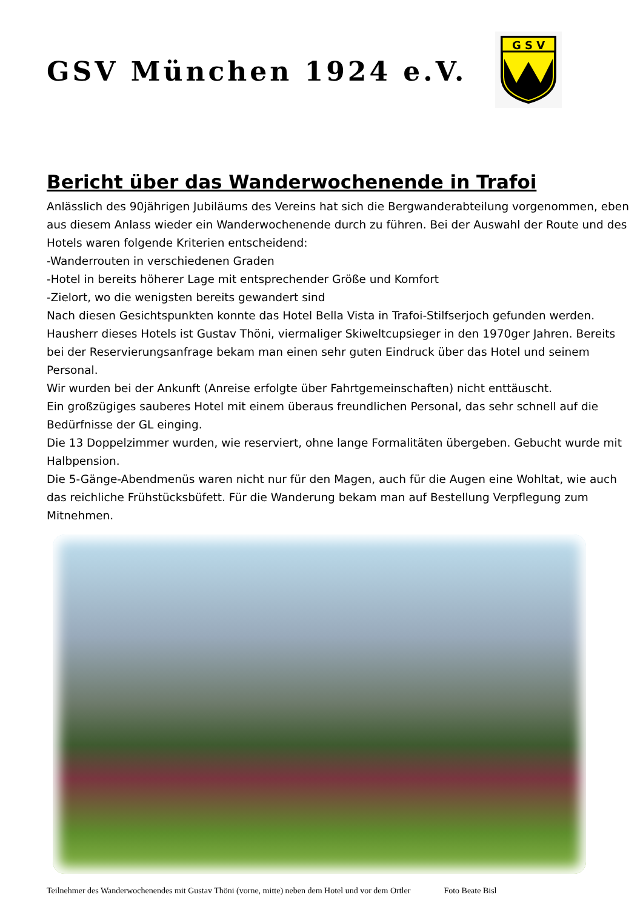GSV München 1924 e.V.
G S V
Bericht über das Wanderwochenende in Trafoi
Anlässlich des 90jährigen Jubiläums des Vereins hat sich die Bergwanderabteilung vorgenommen, eben aus diesem Anlass wieder ein Wanderwochenende durch zu führen. Bei der Auswahl der Route und des Hotels waren folgende Kriterien entscheidend:
-Wanderrouten in verschiedenen Graden
-Hotel in bereits höherer Lage mit entsprechender Größe und Komfort
-Zielort, wo die wenigsten bereits gewandert sind
Nach diesen Gesichtspunkten konnte das Hotel Bella Vista in Trafoi-Stilfserjoch gefunden werden.
Hausherr dieses Hotels ist Gustav Thöni, viermaliger Skiweltcupsieger in den 1970ger Jahren. Bereits bei der Reservierungsanfrage bekam man einen sehr guten Eindruck über das Hotel und seinem Personal.
Wir wurden bei der Ankunft (Anreise erfolgte über Fahrtgemeinschaften) nicht enttäuscht.
Ein großzügiges sauberes Hotel mit einem überaus freundlichen Personal, das sehr schnell auf die Bedürfnisse der GL einging.
Die 13 Doppelzimmer wurden, wie reserviert, ohne lange Formalitäten übergeben. Gebucht wurde mit Halbpension.
Die 5-Gänge-Abendmenüs waren nicht nur für den Magen, auch für die Augen eine Wohltat, wie auch das reichliche Frühstücksbüfett. Für die Wanderung bekam man auf Bestellung Verpflegung zum Mitnehmen.
Teilnehmer des Wanderwochenendes mit Gustav Thöni (vorne, mitte) neben dem Hotel und vor dem Ortler Foto Beate Bisl